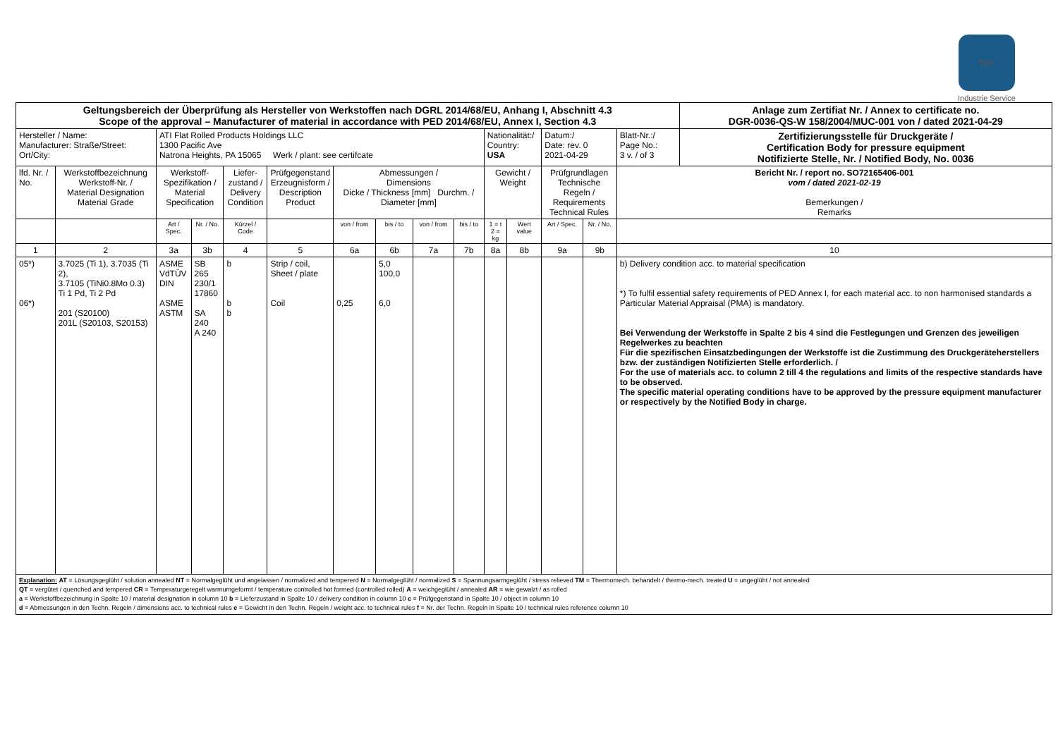TÜV
Industrie Service
| Geltungsbereich der Überprüfung als Hersteller von Werkstoffen nach DGRL 2014/68/EU, Anhang I, Abschnitt 4.3 Scope of the approval – Manufacturer of material in accordance with PED 2014/68/EU, Annex I, Section 4.3 | | | | | | | | | | | | | | | | Anlage zum Zertifiat Nr. / Annex to certificate no. DGR-0036-QS-W 158/2004/MUC-001 von / dated 2021-04-29 |
| Hersteller / Name: Manufacturer: Straße/Street: Ort/City: | | ATI Flat Rolled Products Holdings LLC 1300 Pacific Ave Natrona Heights, PA 15065 Werk / plant: see certifcate | | | | | | | | Nationalität:/ Country: USA | | Datum:/ Date: rev. 0 2021-04-29 | | Blatt-Nr.:/ Page No.: 3 v. / of 3 | Zertifizierungsstelle für Druckgeräte / Certification Body for pressure equipment Notifizierte Stelle, Nr. / Notified Body, No. 0036 | |
| lfd. Nr. / No. | Werkstoffbezeichnung Werkstoff-Nr. / Material Designation Material Grade | Werkstoff- Spezifikation / Material Specification | | Liefer- zustand / Delivery Condition | Prüfgegenstand Erzeugnisform / Description Product | Abmessungen / Dimensions Dicke / Thickness [mm] Durchm. / Diameter [mm] | | | | Gewicht / Weight | | Prüfgrundlagen Technische Regeln / Requirements Technical Rules | | Bericht Nr. / report no. SO72165406-001 vom / dated 2021-02-19 Bemerkungen / Remarks | | |
| | | Art / Spec. | Nr. / No. | Kürzel / Code | | von / from | bis / to | von / from | bis / to | 1 = t 2 = kg | Wert value | Art / Spec. | Nr. / No. | | | |
| 1 | 2 | 3a | 3b | 4 | 5 | 6a | 6b | 7a | 7b | 8a | 8b | 9a | 9b | 10 | | |
| 05*) 06*) | 3.7025 (Ti 1), 3.7035 (Ti 2), 3.7105 (TiNi0.8Mo 0.3) Ti 1 Pd, Ti 2 Pd 201 (S20100) 201L (S20103, S20153) | ASME VdTÜV DIN ASME ASTM | SB 265 230/1 17860 SA 240 A 240 | b b b | Strip / coil, Sheet / plate Coil | 0,25 | 5,0 100,0 6,0 | | | | | | | b) Delivery condition acc. to material specification *) To fulfil essential safety requirements of PED Annex I, for each material acc. to non harmonised standards a Particular Material Appraisal (PMA) is mandatory. Bei Verwendung der Werkstoffe in Spalte 2 bis 4 sind die Festlegungen und Grenzen des jeweiligen Regelwerkes zu beachten Für die spezifischen Einsatzbedingungen der Werkstoffe ist die Zustimmung des Druckgeräteherstellers bzw. der zuständigen Notifizierten Stelle erforderlich. / For the use of materials acc. to column 2 till 4 the regulations and limits of the respective standards have to be observed. The specific material operating conditions have to be approved by the pressure equipment manufacturer or respectively by the Notified Body in charge. | | |
| Explanation: AT = Lösungsgeglüht / solution annealed NT = Normalgeglüht und angelassen / normalized and tempererd N = Normalgeglüht / normalized S = Spannungsarmgeglüht / stress relieved TM = Thermomech. behandelt / thermo-mech. treated U = ungeglüht / not annealed QT = vergütet / quenched and tempered CR = Temperaturgeregelt warmumgeformt / temperature controlled hot formed (controlled rolled) A = weichgeglüht / annealed AR = wie gewalzt / as rolled a = Werkstoffbezeichnung in Spalte 10 / material designation in column 10 b = Lieferzustand in Spalte 10 / delivery condition in column 10 c = Prüfgegenstand in Spalte 10 / object in column 10 d = Abmessungen in den Techn. Regeln / dimensions acc. to technical rules e = Gewicht in den Techn. Regeln / weight acc. to technical rules f = Nr. der Techn. Regeln in Spalte 10 / technical rules reference column 10 | | | | | | | | | | | | | | | | |